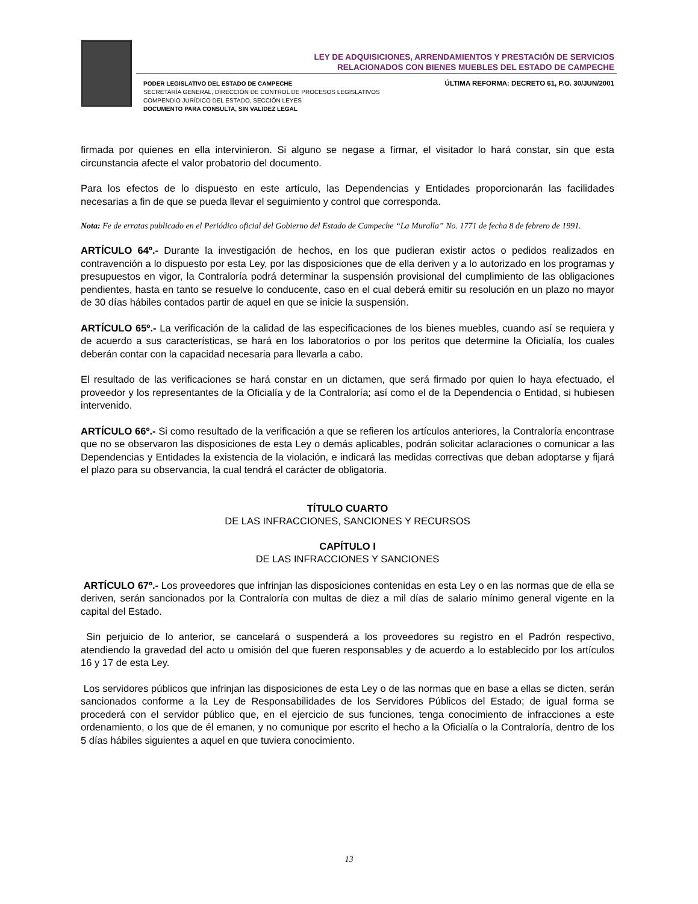LEY DE ADQUISICIONES, ARRENDAMIENTOS Y PRESTACIÓN DE SERVICIOS
RELACIONADOS CON BIENES MUEBLES DEL ESTADO DE CAMPECHE
PODER LEGISLATIVO DEL ESTADO DE CAMPECHE
SECRETARÍA GENERAL, DIRECCIÓN DE CONTROL DE PROCESOS LEGISLATIVOS
COMPENDIO JURÍDICO DEL ESTADO, SECCIÓN LEYES
DOCUMENTO PARA CONSULTA, SIN VALIDEZ LEGAL
ÚLTIMA REFORMA: DECRETO 61, P.O. 30/JUN/2001
firmada por quienes en ella intervinieron. Si alguno se negase a firmar, el visitador lo hará constar, sin que esta circunstancia afecte el valor probatorio del documento.
Para los efectos de lo dispuesto en este artículo, las Dependencias y Entidades proporcionarán las facilidades necesarias a fin de que se pueda llevar el seguimiento y control que corresponda.
Nota: Fe de erratas publicado en el Periódico oficial del Gobierno del Estado de Campeche “La Muralla” No. 1771 de fecha 8 de febrero de 1991.
ARTÍCULO 64º.- Durante la investigación de hechos, en los que pudieran existir actos o pedidos realizados en contravención a lo dispuesto por esta Ley, por las disposiciones que de ella deriven y a lo autorizado en los programas y presupuestos en vigor, la Contraloría podrá determinar la suspensión provisional del cumplimiento de las obligaciones pendientes, hasta en tanto se resuelve lo conducente, caso en el cual deberá emitir su resolución en un plazo no mayor de 30 días hábiles contados partir de aquel en que se inicie la suspensión.
ARTÍCULO 65º.- La verificación de la calidad de las especificaciones de los bienes muebles, cuando así se requiera y de acuerdo a sus características, se hará en los laboratorios o por los peritos que determine la Oficialía, los cuales deberán contar con la capacidad necesaria para llevarla a cabo.
El resultado de las verificaciones se hará constar en un dictamen, que será firmado por quien lo haya efectuado, el proveedor y los representantes de la Oficialía y de la Contraloría; así como el de la Dependencia o Entidad, si hubiesen intervenido.
ARTÍCULO 66º.- Si como resultado de la verificación a que se refieren los artículos anteriores, la Contraloría encontrase que no se observaron las disposiciones de esta Ley o demás aplicables, podrán solicitar aclaraciones o comunicar a las Dependencias y Entidades la existencia de la violación, e indicará las medidas correctivas que deban adoptarse y fijará el plazo para su observancia, la cual tendrá el carácter de obligatoria.
TÍTULO CUARTO
DE LAS INFRACCIONES, SANCIONES Y RECURSOS
CAPÍTULO I
DE LAS INFRACCIONES Y SANCIONES
ARTÍCULO 67º.- Los proveedores que infrinjan las disposiciones contenidas en esta Ley o en las normas que de ella se deriven, serán sancionados por la Contraloría con multas de diez a mil días de salario mínimo general vigente en la capital del Estado.
Sin perjuicio de lo anterior, se cancelará o suspenderá a los proveedores su registro en el Padrón respectivo, atendiendo la gravedad del acto u omisión del que fueren responsables y de acuerdo a lo establecido por los artículos 16 y 17 de esta Ley.
Los servidores públicos que infrinjan las disposiciones de esta Ley o de las normas que en base a ellas se dicten, serán sancionados conforme a la Ley de Responsabilidades de los Servidores Públicos del Estado; de igual forma se procederá con el servidor público que, en el ejercicio de sus funciones, tenga conocimiento de infracciones a este ordenamiento, o los que de él emanen, y no comunique por escrito el hecho a la Oficialía o la Contraloría, dentro de los 5 días hábiles siguientes a aquel en que tuviera conocimiento.
13